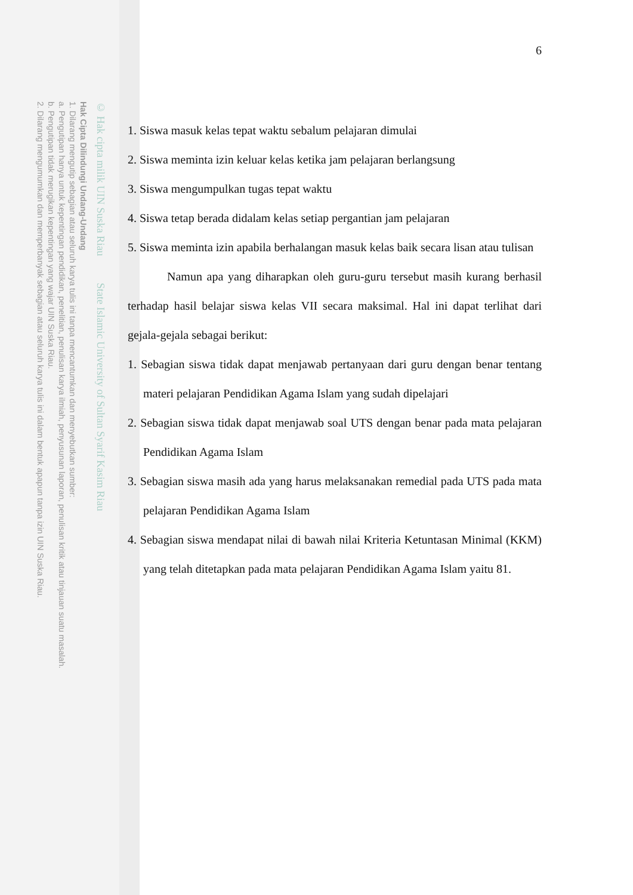© Hak cipta milik UIN Suska Riau State Islamic University of Sultan Syarif Kasim Riau
Hak Cipta Dilindungi Undang-Undang
1. Dilarang mengutip sebagian atau seluruh karya tulis ini tanpa mencantumkan dan menyebutkan sumber:
a. Pengutipan hanya untuk kepentingan pendidikan, penelitian, penulisan karya ilmiah, penyusunan laporan, penulisan kritik atau tinjauan suatu masalah.
b. Pengutipan tidak merugikan kepentingan yang wajar UIN Suska Riau.
2. Dilarang mengumumkan dan memperbanyak sebagian atau seluruh karya tulis ini dalam bentuk apapun tanpa izin UIN Suska Riau.
6
1. Siswa masuk kelas tepat waktu sebalum pelajaran dimulai
2. Siswa meminta izin keluar kelas ketika jam pelajaran berlangsung
3. Siswa mengumpulkan tugas tepat waktu
4. Siswa tetap berada didalam kelas setiap pergantian jam pelajaran
5. Siswa meminta izin apabila berhalangan masuk kelas baik secara lisan atau tulisan
Namun apa yang diharapkan oleh guru-guru tersebut masih kurang berhasil terhadap hasil belajar siswa kelas VII secara maksimal. Hal ini dapat terlihat dari gejala-gejala sebagai berikut:
1. Sebagian siswa tidak dapat menjawab pertanyaan dari guru dengan benar tentang materi pelajaran Pendidikan Agama Islam yang sudah dipelajari
2. Sebagian siswa tidak dapat menjawab soal UTS dengan benar pada mata pelajaran Pendidikan Agama Islam
3. Sebagian siswa masih ada yang harus melaksanakan remedial pada UTS pada mata pelajaran Pendidikan Agama Islam
4. Sebagian siswa mendapat nilai di bawah nilai Kriteria Ketuntasan Minimal (KKM) yang telah ditetapkan pada mata pelajaran Pendidikan Agama Islam yaitu 81.